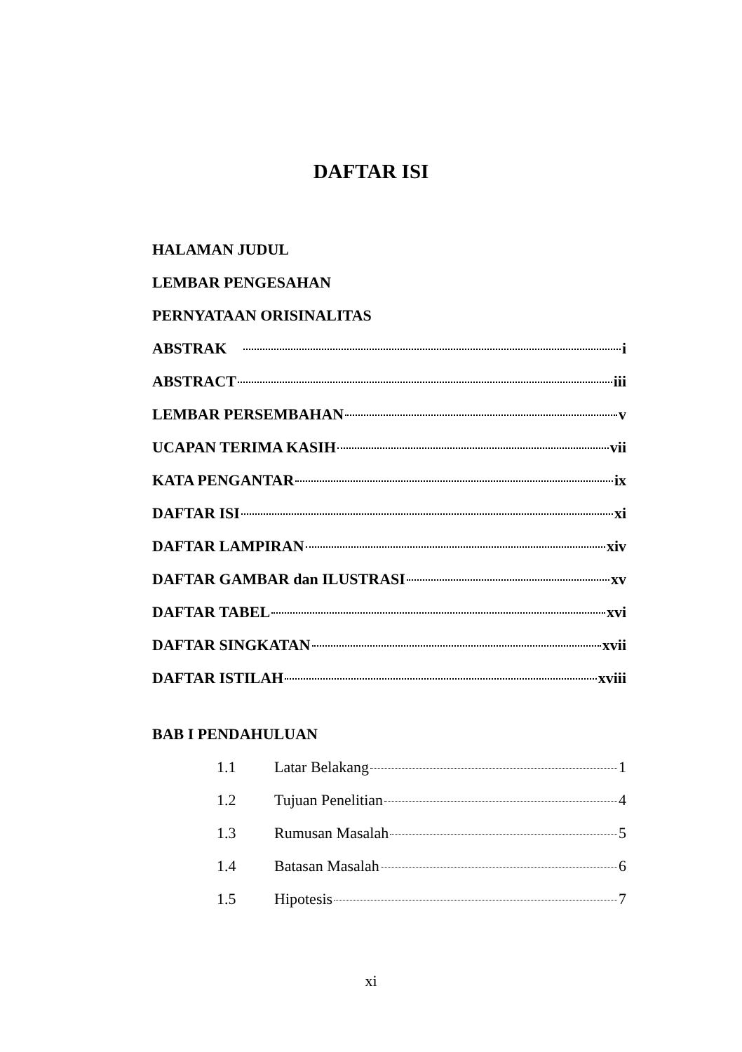DAFTAR ISI
HALAMAN JUDUL
LEMBAR PENGESAHAN
PERNYATAAN ORISINALITAS
ABSTRAK i
ABSTRACT iii
LEMBAR PERSEMBAHAN v
UCAPAN TERIMA KASIH vii
KATA PENGANTAR ix
DAFTAR ISI xi
DAFTAR LAMPIRAN xiv
DAFTAR GAMBAR dan ILUSTRASI xv
DAFTAR TABEL xvi
DAFTAR SINGKATAN xvii
DAFTAR ISTILAH xviii
BAB I PENDAHULUAN
1.1 Latar Belakang 1
1.2 Tujuan Penelitian 4
1.3 Rumusan Masalah 5
1.4 Batasan Masalah 6
1.5 Hipotesis 7
xi